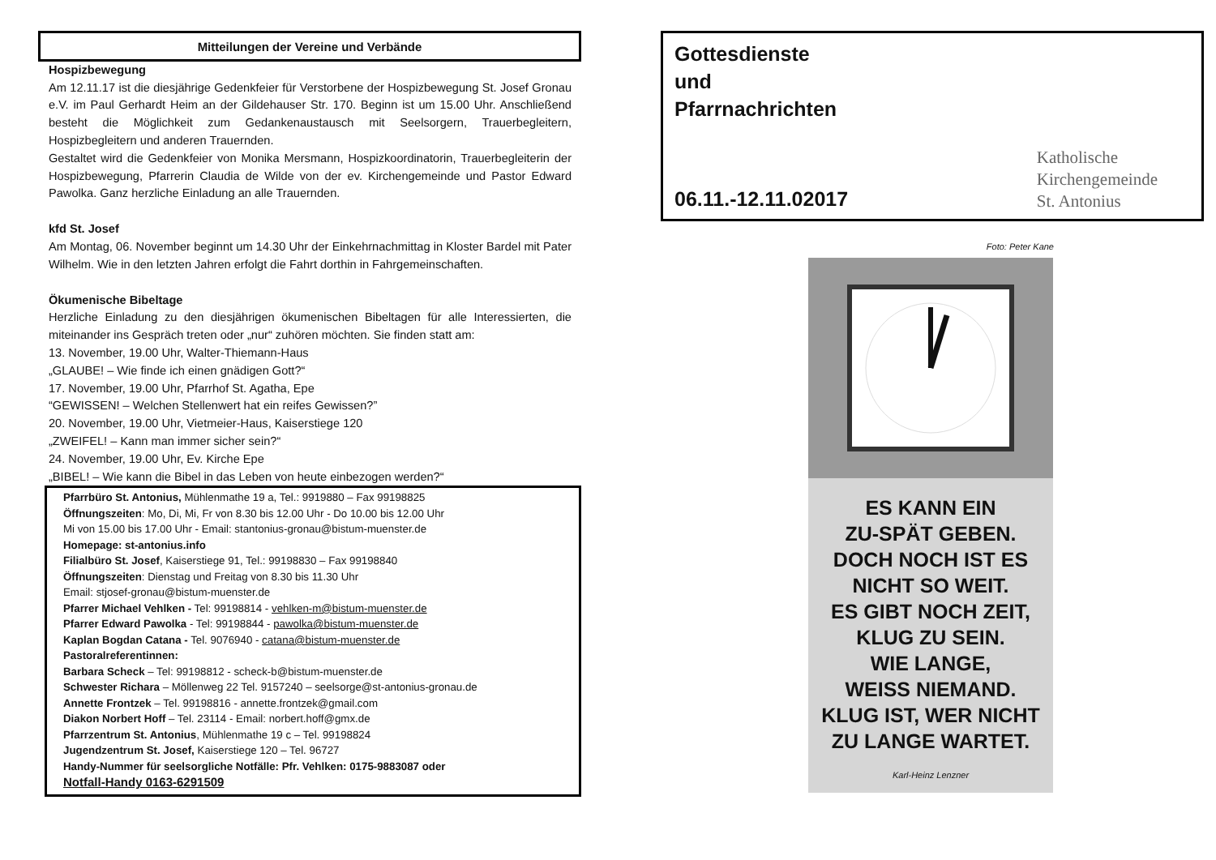Mitteilungen der Vereine und Verbände
Hospizbewegung
Am 12.11.17 ist die diesjährige Gedenkfeier für Verstorbene der Hospizbewegung St. Josef Gronau e.V. im Paul Gerhardt Heim an der Gildehauser Str. 170. Beginn ist um 15.00 Uhr. Anschließend besteht die Möglichkeit zum Gedankenaustausch mit Seelsorgern, Trauerbegleitern, Hospizbegleitern und anderen Trauernden.
Gestaltet wird die Gedenkfeier von Monika Mersmann, Hospizkoordinatorin, Trauerbegleiterin der Hospizbewegung, Pfarrerin Claudia de Wilde von der ev. Kirchengemeinde und Pastor Edward Pawolka. Ganz herzliche Einladung an alle Trauernden.
kfd St. Josef
Am Montag, 06. November beginnt um 14.30 Uhr der Einkehrnachmittag in Kloster Bardel mit Pater Wilhelm. Wie in den letzten Jahren erfolgt die Fahrt dorthin in Fahrgemeinschaften.
Ökumenische Bibeltage
Herzliche Einladung zu den diesjährigen ökumenischen Bibeltagen für alle Interessierten, die miteinander ins Gespräch treten oder „nur“ zuhören möchten. Sie finden statt am:
13. November, 19.00 Uhr, Walter-Thiemann-Haus
„GLAUBE! – Wie finde ich einen gnädigen Gott?“
17. November, 19.00 Uhr, Pfarrhof St. Agatha, Epe
“GEWISSEN! – Welchen Stellenwert hat ein reifes Gewissen?”
20. November, 19.00 Uhr, Vietmeier-Haus, Kaiserstiege 120
„ZWEIFEL! – Kann man immer sicher sein?“
24. November, 19.00 Uhr, Ev. Kirche Epe
„BIBEL! – Wie kann die Bibel in das Leben von heute einbezogen werden?“
Pfarrbüro St. Antonius, Mühlenmathe 19 a, Tel.: 9919880 – Fax 99198825
Öffnungszeiten: Mo, Di, Mi, Fr von 8.30 bis 12.00 Uhr - Do 10.00 bis 12.00 Uhr
Mi von 15.00 bis 17.00 Uhr - Email: stantonius-gronau@bistum-muenster.de
Homepage: st-antonius.info
Filialbüro St. Josef, Kaiserstiege 91, Tel.: 99198830 – Fax 99198840
Öffnungszeiten: Dienstag und Freitag von 8.30 bis 11.30 Uhr
Email: stjosef-gronau@bistum-muenster.de
Pfarrer Michael Vehlken - Tel: 99198814 - vehlken-m@bistum-muenster.de
Pfarrer Edward Pawolka - Tel: 99198844 - pawolka@bistum-muenster.de
Kaplan Bogdan Catana - Tel. 9076940 - catana@bistum-muenster.de
Pastoralreferentinnen:
Barbara Scheck – Tel: 99198812 - scheck-b@bistum-muenster.de
Schwester Richara – Möllenweg 22 Tel. 9157240 – seelsorge@st-antonius-gronau.de
Annette Frontzek – Tel. 99198816 - annette.frontzek@gmail.com
Diakon Norbert Hoff – Tel. 23114 - Email: norbert.hoff@gmx.de
Pfarrzentrum St. Antonius, Mühlenmathe 19 c – Tel. 99198824
Jugendzentrum St. Josef, Kaiserstiege 120 – Tel. 96727
Handy-Nummer für seelsorgliche Notfälle: Pfr. Vehlken: 0175-9883087 oder
Notfall-Handy 0163-6291509
Gottesdienste
und
Pfarrnachrichten
06.11.-12.11.02017
Katholische
Kirchengemeinde
St. Antonius
Foto: Peter Kane
ES KANN EIN
ZU-SPÄT GEBEN.
DOCH NOCH IST ES
NICHT SO WEIT.
ES GIBT NOCH ZEIT,
KLUG ZU SEIN.
WIE LANGE,
WEISS NIEMAND.
KLUG IST, WER NICHT
ZU LANGE WARTET.
Karl-Heinz Lenzner